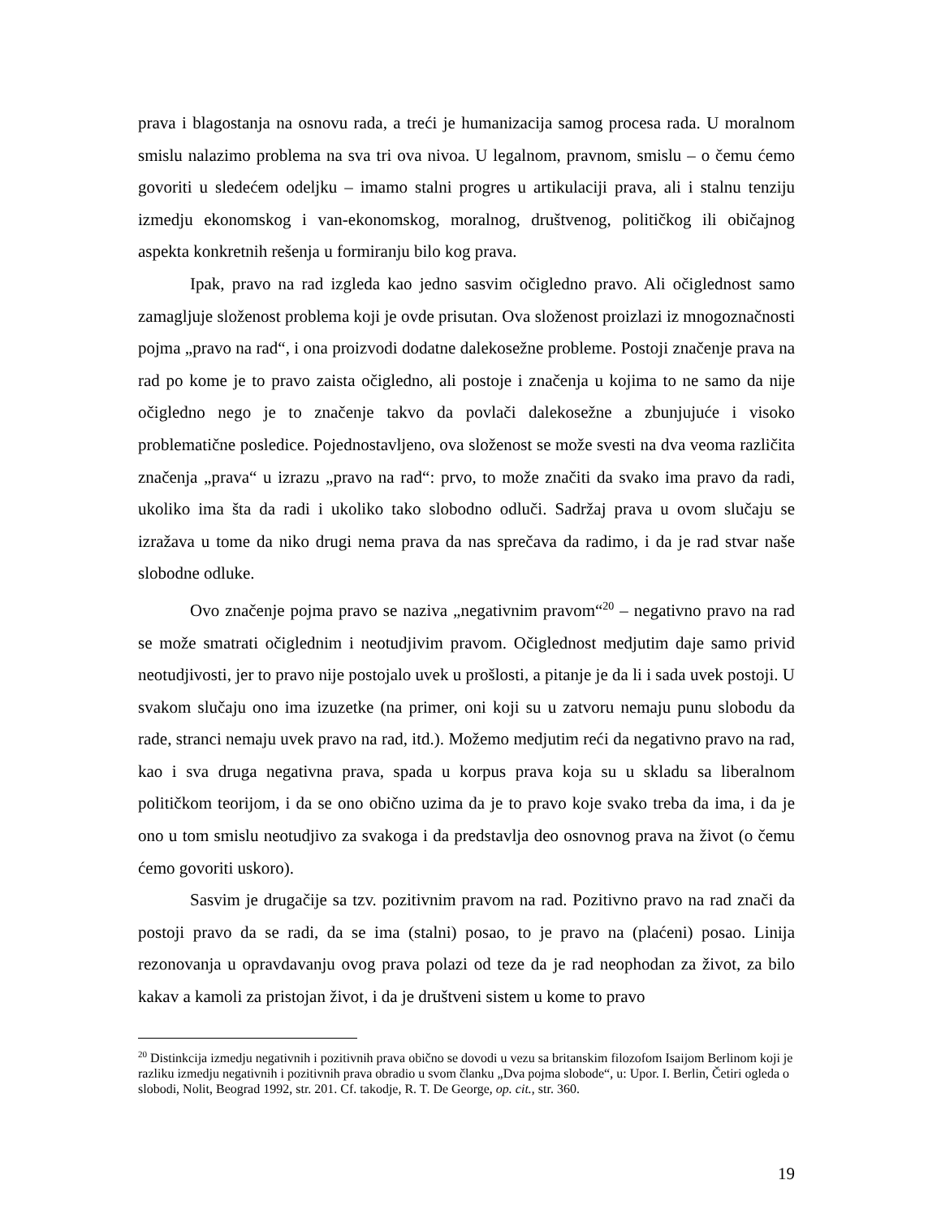prava i blagostanja na osnovu rada, a treći je humanizacija samog procesa rada. U moralnom smislu nalazimo problema na sva tri ova nivoa. U legalnom, pravnom, smislu – o čemu ćemo govoriti u sledećem odeljku – imamo stalni progres u artikulaciji prava, ali i stalnu tenziju izmedju ekonomskog i van-ekonomskog, moralnog, društvenog, političkog ili običajnog aspekta konkretnih rešenja u formiranju bilo kog prava.
Ipak, pravo na rad izgleda kao jedno sasvim očigledno pravo. Ali očiglednost samo zamagljuje složenost problema koji je ovde prisutan. Ova složenost proizlazi iz mnogoznačnosti pojma „pravo na rad“, i ona proizvodi dodatne dalekosežne probleme. Postoji značenje prava na rad po kome je to pravo zaista očigledno, ali postoje i značenja u kojima to ne samo da nije očigledno nego je to značenje takvo da povlači dalekosežne a zbunjujuće i visoko problematične posledice. Pojednostavljeno, ova složenost se može svesti na dva veoma različita značenja „prava“ u izrazu „pravo na rad“: prvo, to može značiti da svako ima pravo da radi, ukoliko ima šta da radi i ukoliko tako slobodno odluči. Sadržaj prava u ovom slučaju se izražava u tome da niko drugi nema prava da nas sprečava da radimo, i da je rad stvar naše slobodne odluke.
Ovo značenje pojma pravo se naziva „negativnim pravom“<sup>20</sup> – negativno pravo na rad se može smatrati očiglednim i neotudjivim pravom. Očiglednost medjutim daje samo privid neotudjivosti, jer to pravo nije postojalo uvek u prošlosti, a pitanje je da li i sada uvek postoji. U svakom slučaju ono ima izuzetke (na primer, oni koji su u zatvoru nemaju punu slobodu da rade, stranci nemaju uvek pravo na rad, itd.). Možemo medjutim reći da negativno pravo na rad, kao i sva druga negativna prava, spada u korpus prava koja su u skladu sa liberalnom političkom teorijom, i da se ono obično uzima da je to pravo koje svako treba da ima, i da je ono u tom smislu neotudjivo za svakoga i da predstavlja deo osnovnog prava na život (o čemu ćemo govoriti uskoro).
Sasvim je drugačije sa tzv. pozitivnim pravom na rad. Pozitivno pravo na rad znači da postoji pravo da se radi, da se ima (stalni) posao, to je pravo na (plaćeni) posao. Linija rezonovanja u opravdavanju ovog prava polazi od teze da je rad neophodan za život, za bilo kakav a kamoli za pristojan život, i da je društveni sistem u kome to pravo
<sup>20</sup> Distinkcija izmedju negativnih i pozitivnih prava obično se dovodi u vezu sa britanskim filozofom Isaijom Berlinom koji je razliku izmedju negativnih i pozitivnih prava obradio u svom članku „Dva pojma slobode“, u: Upor. I. Berlin, Četiri ogleda o slobodi, Nolit, Beograd 1992, str. 201. Cf. takodje, R. T. De George, op. cit., str. 360.
19